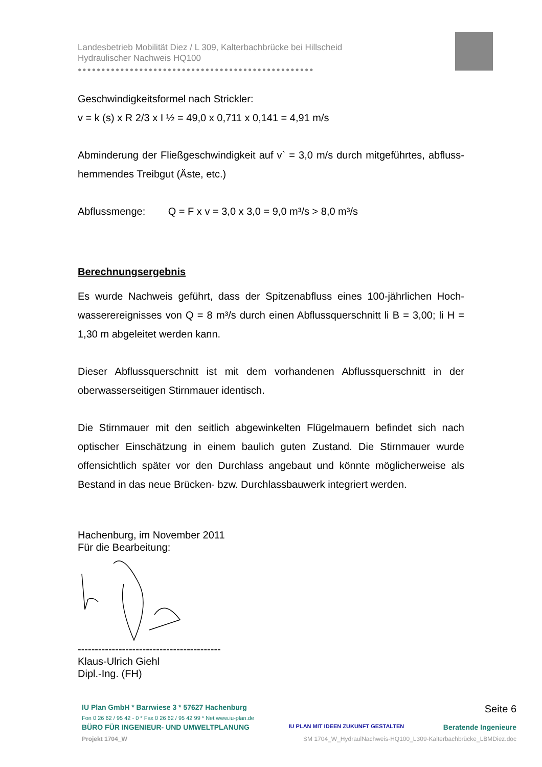Landesbetrieb Mobilität Diez / L 309, Kalterbachbrücke bei Hillscheid
Hydraulischer Nachweis HQ100
●●●●●●●●●●●●●●●●●●●●●●●●●●●●●●●●●●●●●●●●●●●●●●●●●●
Geschwindigkeitsformel nach Strickler:
v = k (s) x R 2/3 x I ½ = 49,0 x 0,711 x 0,141 = 4,91 m/s
Abminderung der Fließgeschwindigkeit auf v` = 3,0 m/s durch mitgeführtes, abfluss-hemmendes Treibgut (Äste, etc.)
Abflussmenge: Q = F x v = 3,0 x 3,0 = 9,0 m³/s > 8,0 m³/s
Berechnungsergebnis
Es wurde Nachweis geführt, dass der Spitzenabfluss eines 100-jährlichen Hoch-wasserereignisses von Q = 8 m³/s durch einen Abflussquerschnitt li B = 3,00; li H = 1,30 m abgeleitet werden kann.
Dieser Abflussquerschnitt ist mit dem vorhandenen Abflussquerschnitt in der oberwasserseitigen Stirnmauer identisch.
Die Stirnmauer mit den seitlich abgewinkelten Flügelmauern befindet sich nach optischer Einschätzung in einem baulich guten Zustand. Die Stirnmauer wurde offensichtlich später vor den Durchlass angebaut und könnte möglicherweise als Bestand in das neue Brücken- bzw. Durchlassbauwerk integriert werden.
Hachenburg, im November 2011
Für die Bearbeitung:
------------------------------------------
Klaus-Ulrich Giehl
Dipl.-Ing. (FH)
IU Plan GmbH * Barrwiese 3 * 57627 Hachenburg Seite 6
Fon 0 26 62 / 95 42 - 0 * Fax 0 26 62 / 95 42 99 * Net www.iu-plan.de
BÜRO FÜR INGENIEUR- UND UMWELTPLANUNG IU PLAN MIT IDEEN ZUKUNFT GESTALTEN Beratende Ingenieure
Projekt 1704_W SM 1704_W_HydraulNachweis-HQ100_L309-Kalterbachbrücke_LBMDiez.doc